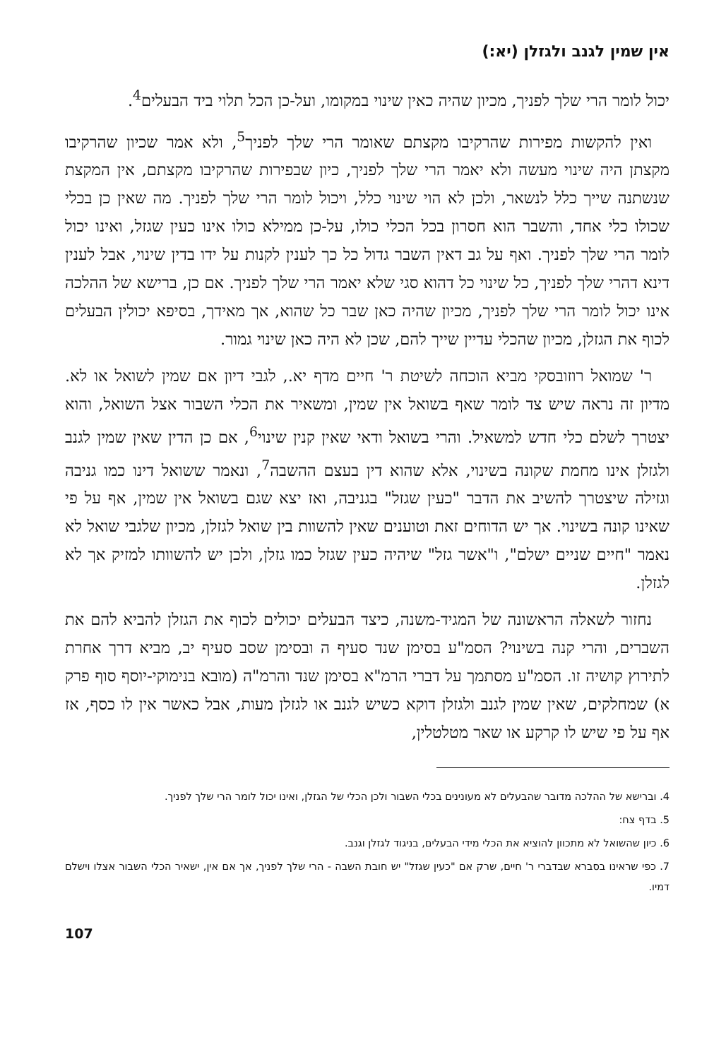אין שמין לגנב ולגזלן (יא:)
יכול לומר הרי שלך לפניך, מכיון שהיה כאין שינוי במקומו, ועל-כן הכל תלוי ביד הבעלים<sup>4</sup>.
ואין להקשות מפירות שהרקיבו מקצתם שאומר הרי שלך לפניך<sup>5</sup>, ולא אמר שכיון שהרקיבו מקצתן היה שינוי מעשה ולא יאמר הרי שלך לפניך, כיון שבפירות שהרקיבו מקצתם, אין המקצת שנשתנה שייך כלל לנשאר, ולכן לא הוי שינוי כלל, ויכול לומר הרי שלך לפניך. מה שאין כן בכלי שכולו כלי אחד, והשבר הוא חסרון בכל הכלי כולו, על-כן ממילא כולו אינו כעין שגזל, ואינו יכול לומר הרי שלך לפניך. ואף על גב דאין השבר גדול כל כך לענין לקנות על ידו בדין שינוי, אבל לענין דינא דהרי שלך לפניך, כל שינוי כל דהוא סגי שלא יאמר הרי שלך לפניך. אם כן, ברישא של ההלכה אינו יכול לומר הרי שלך לפניך, מכיון שהיה כאן שבר כל שהוא, אך מאידך, בסיפא יכולין הבעלים לכוף את הגזלן, מכיון שהכלי עדיין שייך להם, שכן לא היה כאן שינוי גמור.
ר' שמואל רוזובסקי מביא הוכחה לשיטת ר' חיים מדף יא., לגבי דיון אם שמין לשואל או לא. מדיון זה נראה שיש צד לומר שאף בשואל אין שמין, ומשאיר את הכלי השבור אצל השואל, והוא יצטרך לשלם כלי חדש למשאיל. והרי בשואל ודאי שאין קנין שינוי<sup>6</sup>, אם כן הדין שאין שמין לגנב ולגזלן אינו מחמת שקונה בשינוי, אלא שהוא דין בעצם ההשבה<sup>7</sup>, ונאמר ששואל דינו כמו גניבה וגזילה שיצטרך להשיב את הדבר "כעין שגזל" בגניבה, ואז יצא שגם בשואל אין שמין, אף על פי שאינו קונה בשינוי. אך יש הדוחים זאת וטוענים שאין להשוות בין שואל לגזלן, מכיון שלגבי שואל לא נאמר "חיים שניים ישלם", ו"אשר גזל" שיהיה כעין שגזל כמו גזלן, ולכן יש להשוותו למזיק אך לא לגזלן.
נחזור לשאלה הראשונה של המגיד-משנה, כיצד הבעלים יכולים לכוף את הגזלן להביא להם את השברים, והרי קנה בשינוי? הסמ"ע בסימן שנד סעיף ה ובסימן שסב סעיף יב, מביא דרך אחרת לתירוץ קושיה זו. הסמ"ע מסתמך על דברי הרמ"א בסימן שנד והרמ"ה (מובא בנימוקי-יוסף סוף פרק א) שמחלקים, שאין שמין לגנב ולגזלן דוקא כשיש לגנב או לגזלן מעות, אבל כאשר אין לו כסף, אז אף על פי שיש לו קרקע או שאר מטלטלין,
4. וברישא של ההלכה מדובר שהבעלים לא מעונינים בכלי השבור ולכן הכלי של הגזלן, ואינו יכול לומר הרי שלך לפניך.
5. בדף צח:
6. כיון שהשואל לא מתכוון להוציא את הכלי מידי הבעלים, בניגוד לגזלן וגנב.
7. כפי שראינו בסברא שבדברי ר' חיים, שרק אם "כעין שגזל" יש חובת השבה - הרי שלך לפניך, אך אם אין, ישאיר הכלי השבור אצלו וישלם דמיו.
107